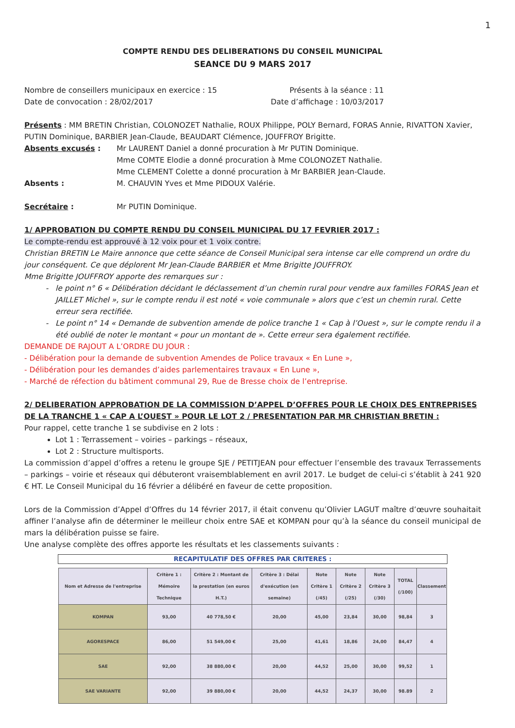1
COMPTE RENDU DES DELIBERATIONS DU CONSEIL MUNICIPAL
SEANCE DU 9 MARS 2017
Nombre de conseillers municipaux en exercice : 15 Présents à la séance : 11
Date de convocation : 28/02/2017 Date d’affichage : 10/03/2017
Présents : MM BRETIN Christian, COLONOZET Nathalie, ROUX Philippe, POLY Bernard, FORAS Annie, RIVATTON Xavier, PUTIN Dominique, BARBIER Jean-Claude, BEAUDART Clémence, JOUFFROY Brigitte.
Absents excusés : Mr LAURENT Daniel a donné procuration à Mr PUTIN Dominique.
Mme COMTE Elodie a donné procuration à Mme COLONOZET Nathalie.
Mme CLEMENT Colette a donné procuration à Mr BARBIER Jean-Claude.
Absents : M. CHAUVIN Yves et Mme PIDOUX Valérie.
Secrétaire : Mr PUTIN Dominique.
1/ APPROBATION DU COMPTE RENDU DU CONSEIL MUNICIPAL DU 17 FEVRIER 2017 :
Le compte-rendu est approuvé à 12 voix pour et 1 voix contre.
Christian BRETIN Le Maire annonce que cette séance de Conseil Municipal sera intense car elle comprend un ordre du jour conséquent. Ce que déplorent Mr Jean-Claude BARBIER et Mme Brigitte JOUFFROY.
Mme Brigitte JOUFFROY apporte des remarques sur :
le point n° 6 « Délibération décidant le déclassement d’un chemin rural pour vendre aux familles FORAS Jean et JAILLET Michel », sur le compte rendu il est noté « voie communale » alors que c’est un chemin rural. Cette erreur sera rectifiée.
Le point n° 14 « Demande de subvention amende de police tranche 1 « Cap à l’Ouest », sur le compte rendu il a été oublié de noter le montant « pour un montant de ». Cette erreur sera également rectifiée.
DEMANDE DE RAJOUT A L’ORDRE DU JOUR :
- Délibération pour la demande de subvention Amendes de Police travaux « En Lune »,
- Délibération pour les demandes d’aides parlementaires travaux « En Lune »,
- Marché de réfection du bâtiment communal 29, Rue de Bresse choix de l’entreprise.
2/ DELIBERATION APPROBATION DE LA COMMISSION D’APPEL D’OFFRES POUR LE CHOIX DES ENTREPRISES DE LA TRANCHE 1 « CAP A L’OUEST » POUR LE LOT 2 / PRESENTATION PAR MR CHRISTIAN BRETIN :
Pour rappel, cette tranche 1 se subdivise en 2 lots :
Lot 1 : Terrassement – voiries – parkings – réseaux,
Lot 2 : Structure multisports.
La commission d’appel d’offres a retenu le groupe SJE / PETITJEAN pour effectuer l’ensemble des travaux Terrassements – parkings – voirie et réseaux qui débuteront vraisemblablement en avril 2017. Le budget de celui-ci s’établit à 241 920 € HT. Le Conseil Municipal du 16 février a délibéré en faveur de cette proposition.
Lors de la Commission d’Appel d’Offres du 14 février 2017, il était convenu qu’Olivier LAGUT maître d’œuvre souhaitait affiner l’analyse afin de déterminer le meilleur choix entre SAE et KOMPAN pour qu’à la séance du conseil municipal de mars la délibération puisse se faire.
Une analyse complète des offres apporte les résultats et les classements suivants :
RECAPITULATIF DES OFFRES PAR CRITERES :
| Nom et Adresse de l'entreprise | Critère 1 : Mémoire Technique | Critère 2 : Montant de la prestation (en euros H.T.) | Critère 3 : Délai d'exécution (en semaine) | Note Critère 1 (/45) | Note Critère 2 (/25) | Note Critère 3 (/30) | TOTAL (/100) | Classement |
| --- | --- | --- | --- | --- | --- | --- | --- | --- |
| KOMPAN | 93,00 | 40 778,50 € | 20,00 | 45,00 | 23,84 | 30,00 | 98,84 | 3 |
| AGORESPACE | 86,00 | 51 549,00 € | 25,00 | 41,61 | 18,86 | 24,00 | 84,47 | 4 |
| SAE | 92,00 | 38 880,00 € | 20,00 | 44,52 | 25,00 | 30,00 | 99,52 | 1 |
| SAE VARIANTE | 92,00 | 39 880,00 € | 20,00 | 44,52 | 24,37 | 30,00 | 98.89 | 2 |